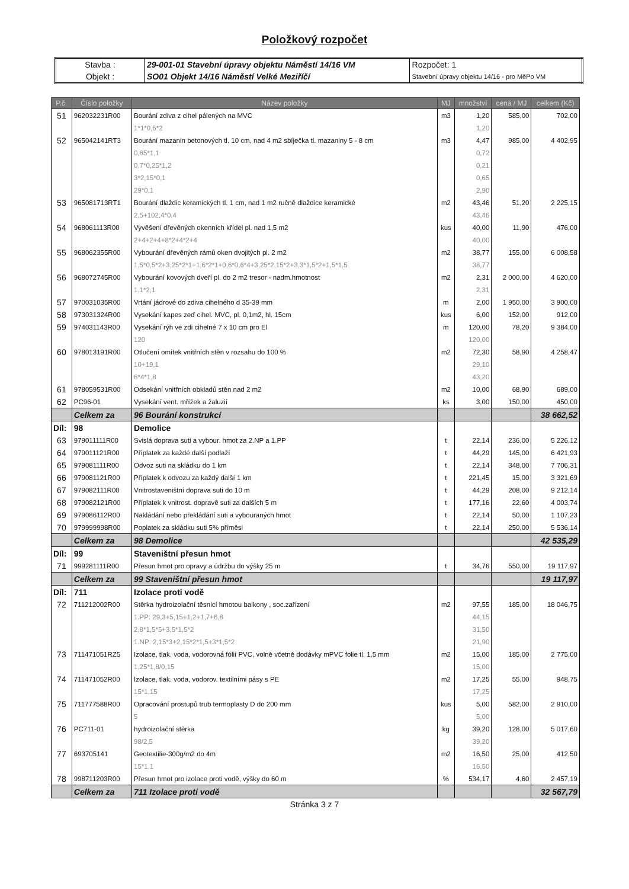Položkový rozpočet
| Stavba : | 29-001-01 Stavební úpravy objektu Náměstí 14/16 VM | Rozpočet: 1 |
| Objekt : | SO01 Objekt 14/16 Náměstí Velké Meziříčí | Stavební úpravy objektu 14/16 - pro MěPo VM |
| P.č. | Číslo položky | Název položky | MJ | množství | cena / MJ | celkem (Kč) |
| --- | --- | --- | --- | --- | --- | --- |
| 51 | 962032231R00 | Bourání zdiva z cihel pálených na MVC | m3 | 1,20 | 585,00 | 702,00 |
| | | 1*1*0,6*2 | | 1,20 | | |
| 52 | 965042141RT3 | Bourání mazanin betonových tl. 10 cm, nad 4 m2 sbíječka tl. mazaniny 5 - 8 cm | m3 | 4,47 | 985,00 | 4 402,95 |
| | | 0,65*1,1 | | 0,72 | | |
| | | 0,7*0,25*1,2 | | 0,21 | | |
| | | 3*2,15*0,1 | | 0,65 | | |
| | | 29*0,1 | | 2,90 | | |
| 53 | 965081713RT1 | Bourání dlaždic keramických tl. 1 cm, nad 1 m2 ručně dlaždice keramické | m2 | 43,46 | 51,20 | 2 225,15 |
| | | 2,5+102,4*0,4 | | 43,46 | | |
| 54 | 968061113R00 | Vyvěšení dřevěných okenních křídel pl. nad 1,5 m2 | kus | 40,00 | 11,90 | 476,00 |
| | | 2+4+2+4+8*2+4*2+4 | | 40,00 | | |
| 55 | 968062355R00 | Vybourání dřevěných rámů oken dvojitých pl. 2 m2 | m2 | 38,77 | 155,00 | 6 008,58 |
| | | 1,5*0,5*2+3,25*2*1+1,6*2*1+0,6*0,6*4+3,25*2,15*2+3,3*1,5*2+1,5*1,5 | | 38,77 | | |
| 56 | 968072745R00 | Vybourání kovových dveří pl. do 2 m2 tresor - nadm.hmotnost | m2 | 2,31 | 2 000,00 | 4 620,00 |
| | | 1,1*2,1 | | 2,31 | | |
| 57 | 970031035R00 | Vrtání jádrové do zdiva cihelného d 35-39 mm | m | 2,00 | 1 950,00 | 3 900,00 |
| 58 | 973031324R00 | Vysekání kapes zeď cihel. MVC, pl. 0,1m2, hl. 15cm | kus | 6,00 | 152,00 | 912,00 |
| 59 | 974031143R00 | Vysekání rýh ve zdi cihelné 7 x 10 cm pro El | m | 120,00 | 78,20 | 9 384,00 |
| | | 120 | | 120,00 | | |
| 60 | 978013191R00 | Otlučení omítek vnitřních stěn v rozsahu do 100 % | m2 | 72,30 | 58,90 | 4 258,47 |
| | | 10+19,1 | | 29,10 | | |
| | | 6*4*1,8 | | 43,20 | | |
| 61 | 978059531R00 | Odsekání vnitřních obkladů stěn nad 2 m2 | m2 | 10,00 | 68,90 | 689,00 |
| 62 | PC96-01 | Vysekání vent. mřížek a žaluzií | ks | 3,00 | 150,00 | 450,00 |
| | Celkem za | 96 Bourání konstrukcí | | | | 38 662,52 |
| Díl: | 98 | Demolice | | | | |
| 63 | 979011111R00 | Svislá doprava suti a vybour. hmot za 2.NP a 1.PP | t | 22,14 | 236,00 | 5 226,12 |
| 64 | 979011121R00 | Příplatek za každé další podlaží | t | 44,29 | 145,00 | 6 421,93 |
| 65 | 979081111R00 | Odvoz suti na skládku do 1 km | t | 22,14 | 348,00 | 7 706,31 |
| 66 | 979081121R00 | Příplatek k odvozu za každý další 1 km | t | 221,45 | 15,00 | 3 321,69 |
| 67 | 979082111R00 | Vnitrostaveništní doprava suti do 10 m | t | 44,29 | 208,00 | 9 212,14 |
| 68 | 979082121R00 | Příplatek k vnitrost. dopravě suti za dalších 5 m | t | 177,16 | 22,60 | 4 003,74 |
| 69 | 979086112R00 | Nakládání nebo překládání suti a vybouraných hmot | t | 22,14 | 50,00 | 1 107,23 |
| 70 | 979999998R00 | Poplatek za skládku suti 5% příměsi | t | 22,14 | 250,00 | 5 536,14 |
| | Celkem za | 98 Demolice | | | | 42 535,29 |
| Díl: | 99 | Staveništní přesun hmot | | | | |
| 71 | 999281111R00 | Přesun hmot pro opravy a údržbu do výšky 25 m | t | 34,76 | 550,00 | 19 117,97 |
| | Celkem za | 99 Staveništní přesun hmot | | | | 19 117,97 |
| Díl: | 711 | Izolace proti vodě | | | | |
| 72 | 711212002R00 | Stěrka hydroizolační těsnicí hmotou balkony , soc.zařízení | m2 | 97,55 | 185,00 | 18 046,75 |
| | | 1.PP: 29,3+5,15+1,2+1,7+6,8 | | 44,15 | | |
| | | 2,8*1,5*5+3,5*1,5*2 | | 31,50 | | |
| | | 1.NP: 2,15*3+2,15*2*1,5+3*1,5*2 | | 21,90 | | |
| 73 | 711471051RZ5 | Izolace, tlak. voda, vodorovná fólií PVC, volně včetně dodávky mPVC folie tl. 1,5 mm | m2 | 15,00 | 185,00 | 2 775,00 |
| | | 1,25*1,8/0,15 | | 15,00 | | |
| 74 | 711471052R00 | Izolace, tlak. voda, vodorov. textilními pásy s PE | m2 | 17,25 | 55,00 | 948,75 |
| | | 15*1,15 | | 17,25 | | |
| 75 | 711777588R00 | Opracování prostupů trub termoplasty D do 200 mm | kus | 5,00 | 582,00 | 2 910,00 |
| | | 5 | | 5,00 | | |
| 76 | PC711-01 | hydroizolační stěrka | kg | 39,20 | 128,00 | 5 017,60 |
| | | 98/2,5 | | 39,20 | | |
| 77 | 693705141 | Geotextilie-300g/m2 do 4m | m2 | 16,50 | 25,00 | 412,50 |
| | | 15*1,1 | | 16,50 | | |
| 78 | 998711203R00 | Přesun hmot pro izolace proti vodě, výšky do 60 m | % | 534,17 | 4,60 | 2 457,19 |
| | Celkem za | 711 Izolace proti vodě | | | | 32 567,79 |
Stránka 3 z 7